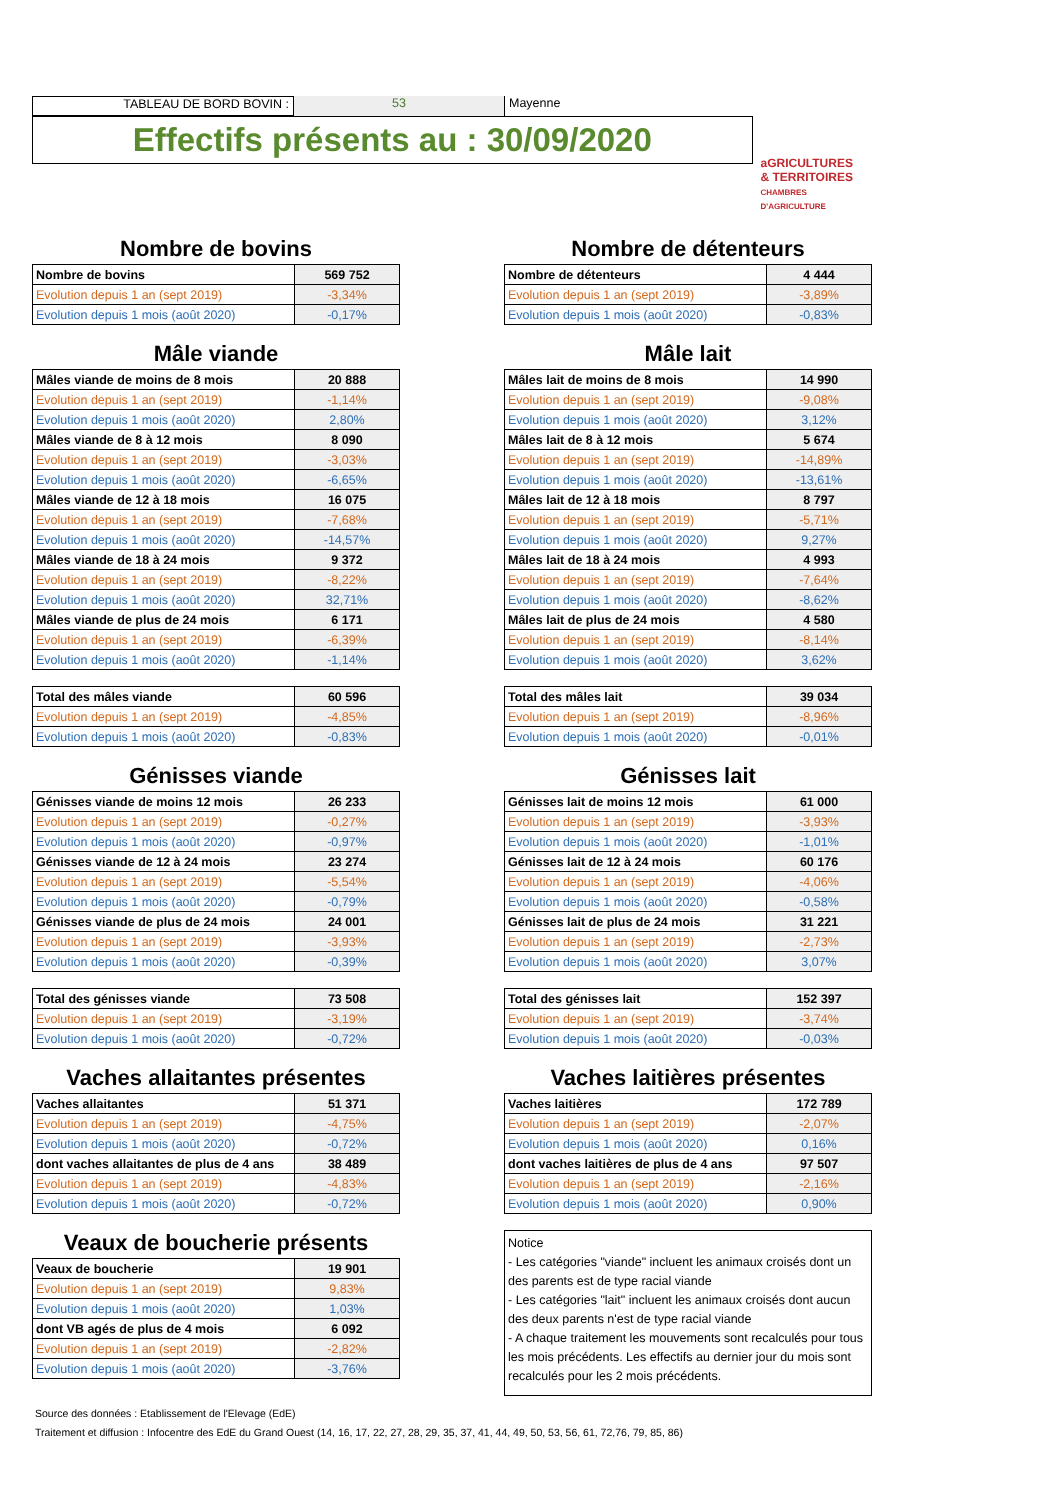TABLEAU DE BORD BOVIN : 53 Mayenne
Effectifs présents au : 30/09/2020
aGRICULTURES
& TERRITOIRES
CHAMBRES D'AGRICULTURE
Nombre de bovins
| Nombre de bovins | 569 752 |
| Evolution depuis 1 an (sept 2019) | -3,34% |
| Evolution depuis 1 mois (août 2020) | -0,17% |
Mâle viande
| Mâles viande de moins de 8 mois | 20 888 |
| Evolution depuis 1 an (sept 2019) | -1,14% |
| Evolution depuis 1 mois (août 2020) | 2,80% |
| Mâles viande de 8 à 12 mois | 8 090 |
| Evolution depuis 1 an (sept 2019) | -3,03% |
| Evolution depuis 1 mois (août 2020) | -6,65% |
| Mâles viande de 12 à 18 mois | 16 075 |
| Evolution depuis 1 an (sept 2019) | -7,68% |
| Evolution depuis 1 mois (août 2020) | -14,57% |
| Mâles viande de 18 à 24 mois | 9 372 |
| Evolution depuis 1 an (sept 2019) | -8,22% |
| Evolution depuis 1 mois (août 2020) | 32,71% |
| Mâles viande de plus de 24 mois | 6 171 |
| Evolution depuis 1 an (sept 2019) | -6,39% |
| Evolution depuis 1 mois (août 2020) | -1,14% |
| Total des mâles viande | 60 596 |
| Evolution depuis 1 an (sept 2019) | -4,85% |
| Evolution depuis 1 mois (août 2020) | -0,83% |
Génisses viande
| Génisses viande de moins 12 mois | 26 233 |
| Evolution depuis 1 an (sept 2019) | -0,27% |
| Evolution depuis 1 mois (août 2020) | -0,97% |
| Génisses viande de 12 à 24 mois | 23 274 |
| Evolution depuis 1 an (sept 2019) | -5,54% |
| Evolution depuis 1 mois (août 2020) | -0,79% |
| Génisses viande de plus de 24 mois | 24 001 |
| Evolution depuis 1 an (sept 2019) | -3,93% |
| Evolution depuis 1 mois (août 2020) | -0,39% |
| Total des génisses viande | 73 508 |
| Evolution depuis 1 an (sept 2019) | -3,19% |
| Evolution depuis 1 mois (août 2020) | -0,72% |
Vaches allaitantes présentes
| Vaches allaitantes | 51 371 |
| Evolution depuis 1 an (sept 2019) | -4,75% |
| Evolution depuis 1 mois (août 2020) | -0,72% |
| dont vaches allaitantes de plus de 4 ans | 38 489 |
| Evolution depuis 1 an (sept 2019) | -4,83% |
| Evolution depuis 1 mois (août 2020) | -0,72% |
Veaux de boucherie présents
| Veaux de boucherie | 19 901 |
| Evolution depuis 1 an (sept 2019) | 9,83% |
| Evolution depuis 1 mois (août 2020) | 1,03% |
| dont VB agés de plus de 4 mois | 6 092 |
| Evolution depuis 1 an (sept 2019) | -2,82% |
| Evolution depuis 1 mois (août 2020) | -3,76% |
Nombre de détenteurs
| Nombre de détenteurs | 4 444 |
| Evolution depuis 1 an (sept 2019) | -3,89% |
| Evolution depuis 1 mois (août 2020) | -0,83% |
Mâle lait
| Mâles lait de moins de 8 mois | 14 990 |
| Evolution depuis 1 an (sept 2019) | -9,08% |
| Evolution depuis 1 mois (août 2020) | 3,12% |
| Mâles lait de 8 à 12 mois | 5 674 |
| Evolution depuis 1 an (sept 2019) | -14,89% |
| Evolution depuis 1 mois (août 2020) | -13,61% |
| Mâles lait de 12 à 18 mois | 8 797 |
| Evolution depuis 1 an (sept 2019) | -5,71% |
| Evolution depuis 1 mois (août 2020) | 9,27% |
| Mâles lait de 18 à 24 mois | 4 993 |
| Evolution depuis 1 an (sept 2019) | -7,64% |
| Evolution depuis 1 mois (août 2020) | -8,62% |
| Mâles lait de plus de 24 mois | 4 580 |
| Evolution depuis 1 an (sept 2019) | -8,14% |
| Evolution depuis 1 mois (août 2020) | 3,62% |
| Total des mâles lait | 39 034 |
| Evolution depuis 1 an (sept 2019) | -8,96% |
| Evolution depuis 1 mois (août 2020) | -0,01% |
Génisses lait
| Génisses lait de moins 12 mois | 61 000 |
| Evolution depuis 1 an (sept 2019) | -3,93% |
| Evolution depuis 1 mois (août 2020) | -1,01% |
| Génisses lait de 12 à 24 mois | 60 176 |
| Evolution depuis 1 an (sept 2019) | -4,06% |
| Evolution depuis 1 mois (août 2020) | -0,58% |
| Génisses lait de plus de 24 mois | 31 221 |
| Evolution depuis 1 an (sept 2019) | -2,73% |
| Evolution depuis 1 mois (août 2020) | 3,07% |
| Total des génisses lait | 152 397 |
| Evolution depuis 1 an (sept 2019) | -3,74% |
| Evolution depuis 1 mois (août 2020) | -0,03% |
Vaches laitières présentes
| Vaches laitières | 172 789 |
| Evolution depuis 1 an (sept 2019) | -2,07% |
| Evolution depuis 1 mois (août 2020) | 0,16% |
| dont vaches laitières de plus de 4 ans | 97 507 |
| Evolution depuis 1 an (sept 2019) | -2,16% |
| Evolution depuis 1 mois (août 2020) | 0,90% |
Notice
- Les catégories "viande" incluent les animaux croisés dont un des parents est de type racial viande
- Les catégories "lait" incluent les animaux croisés dont aucun des deux parents n'est de type racial viande
- A chaque traitement les mouvements sont recalculés pour tous les mois précédents. Les effectifs au dernier jour du mois sont recalculés pour les 2 mois précédents.
Source des données : Etablissement de l'Elevage (EdE)
Traitement et diffusion : Infocentre des EdE du Grand Ouest (14, 16, 17, 22, 27, 28, 29, 35, 37, 41, 44, 49, 50, 53, 56, 61, 72,76, 79, 85, 86)